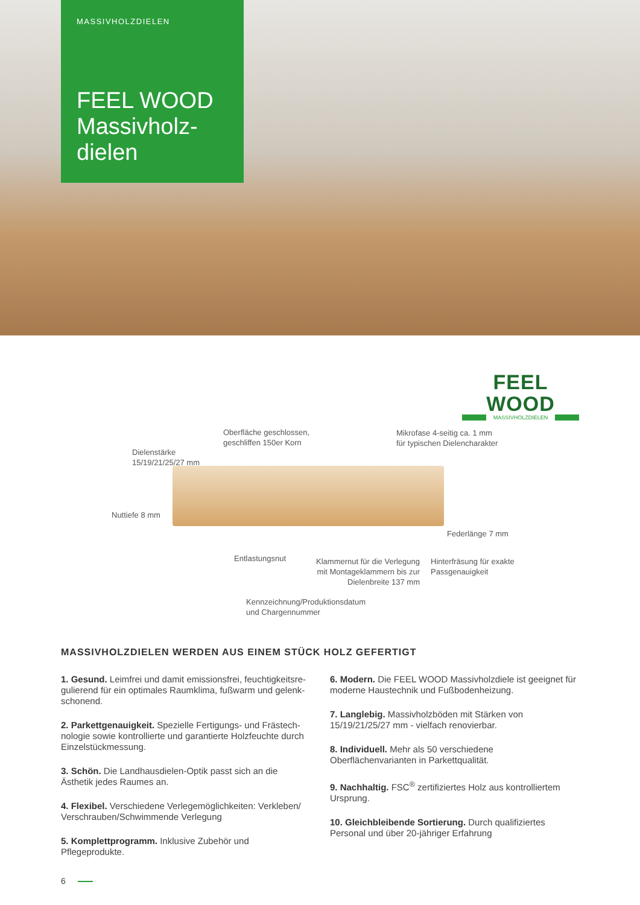MASSIVHOLZDIELEN
FEEL WOOD Massivholz-dielen
FEEL WOOD
MASSIVHOLZDIELEN
Oberfläche geschlossen,
geschliffen 150er Korn
Mikrofase 4-seitig ca. 1 mm
für typischen Dielencharakter
Dielenstärke
15/19/21/25/27 mm
Nuttiefe 8 mm
Federlänge 7 mm
Entlastungsnut
Klammernut für die Verlegung mit Montageklammern bis zur Dielenbreite 137 mm
Hinterfräsung für exakte
Passgenauigkeit
Kennzeichnung/Produktionsdatum
und Chargennummer
MASSIVHOLZDIELEN WERDEN AUS EINEM STÜCK HOLZ GEFERTIGT
1. Gesund. Leimfrei und damit emissionsfrei, feuchtigkeitsre­gulierend für ein optimales Raumklima, fußwarm und gelenk­schonend.
2. Parkettgenauigkeit. Spezielle Fertigungs- und Frästech­nologie sowie kontrollierte und garantierte Holzfeuchte durch Einzelstückmessung.
3. Schön. Die Landhausdielen-Optik passt sich an die Ästhetik jedes Raumes an.
4. Flexibel. Verschiedene Verlegemöglichkeiten: Verkleben/ Verschrauben/Schwimmende Verlegung
5. Komplettprogramm. Inklusive Zubehör und Pflegeprodukte.
6. Modern. Die FEEL WOOD Massivholzdiele ist geeignet für moderne Haustechnik und Fußbodenheizung.
7. Langlebig. Massivholzböden mit Stärken von 15/19/21/25/27 mm - vielfach renovierbar.
8. Individuell. Mehr als 50 verschiedene Oberflächenvarianten in Parkettqualität.
9. Nachhaltig. FSC<sup>®</sup> zertifiziertes Holz aus kontrolliertem Ursprung.
10. Gleichbleibende Sortierung. Durch qualifiziertes Personal und über 20-jähriger Erfahrung
6